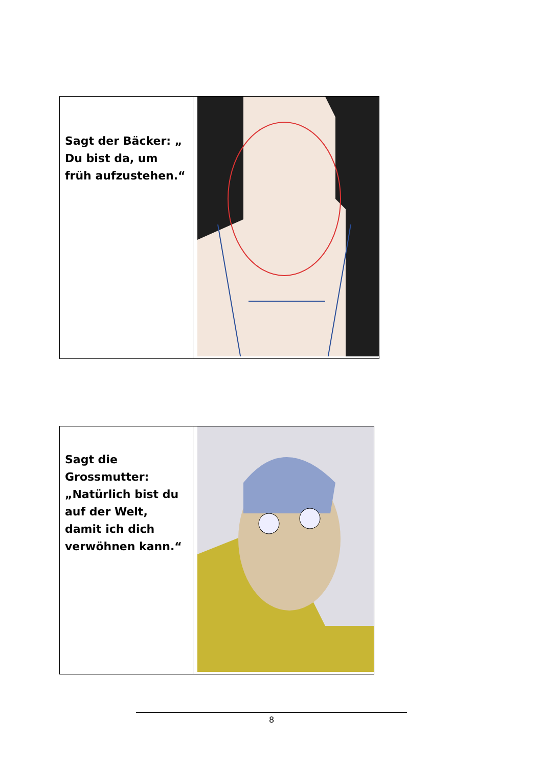| Sagt der Bäcker: „ Du bist da, um früh aufzustehen.“ | |
| Sagt die Grossmutter: „Natürlich bist du auf der Welt, damit ich dich verwöhnen kann.“ | |
8